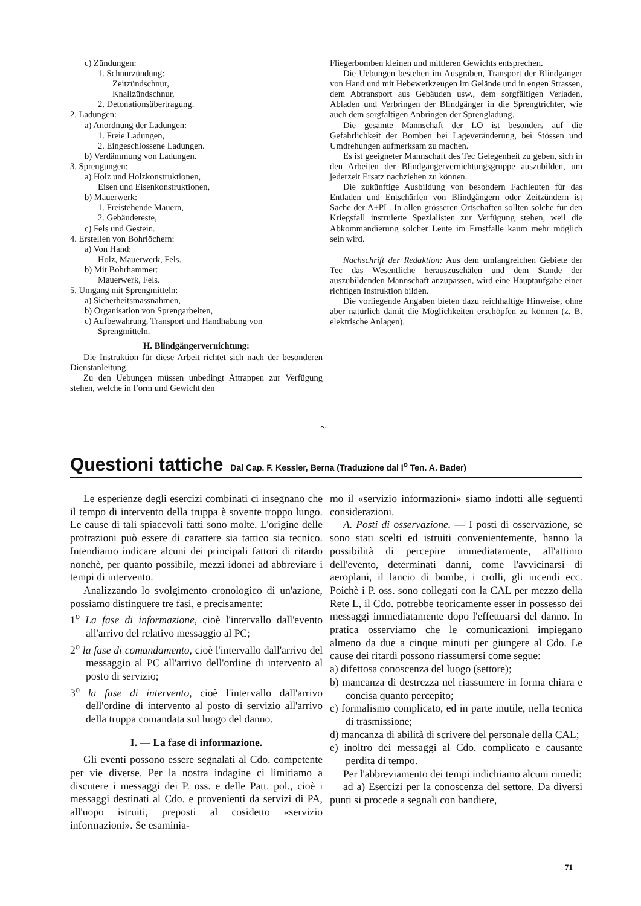c) Zündungen:
1. Schnurzündung:
Zeitzündschnur,
Knallzündschnur,
2. Detonationsübertragung.
2. Ladungen:
a) Anordnung der Ladungen:
1. Freie Ladungen,
2. Eingeschlossene Ladungen.
b) Verdämmung von Ladungen.
3. Sprengungen:
a) Holz und Holzkonstruktionen,
Eisen und Eisenkonstruktionen,
b) Mauerwerk:
1. Freistehende Mauern,
2. Gebäudereste,
c) Fels und Gestein.
4. Erstellen von Bohrlöchern:
a) Von Hand:
Holz, Mauerwerk, Fels.
b) Mit Bohrhammer:
Mauerwerk, Fels.
5. Umgang mit Sprengmitteln:
a) Sicherheitsmassnahmen,
b) Organisation von Sprengarbeiten,
c) Aufbewahrung, Transport und Handhabung von
Sprengmitteln.
H. Blindgängervernichtung:
Die Instruktion für diese Arbeit richtet sich nach der besonderen Dienstanleitung.
Zu den Uebungen müssen unbedingt Attrappen zur Verfügung stehen, welche in Form und Gewicht den
Fliegerbomben kleinen und mittleren Gewichts entsprechen.
Die Uebungen bestehen im Ausgraben, Transport der Blindgänger von Hand und mit Hebewerkzeugen im Gelände und in engen Strassen, dem Abtransport aus Gebäuden usw., dem sorgfältigen Verladen, Abladen und Verbringen der Blindgänger in die Sprengtrichter, wie auch dem sorgfältigen Anbringen der Sprengladung.
Die gesamte Mannschaft der LO ist besonders auf die Gefährlichkeit der Bomben bei Lageveränderung, bei Stössen und Umdrehungen aufmerksam zu machen.
Es ist geeigneter Mannschaft des Tec Gelegenheit zu geben, sich in den Arbeiten der Blindgängervernichtungsgruppe auszubilden, um jederzeit Ersatz nachziehen zu können.
Die zukünftige Ausbildung von besondern Fachleuten für das Entladen und Entschärfen von Blindgängern oder Zeitzündern ist Sache der A+PL. In allen grösseren Ortschaften sollten solche für den Kriegsfall instruierte Spezialisten zur Verfügung stehen, weil die Abkommandierung solcher Leute im Ernstfalle kaum mehr möglich sein wird.
Nachschrift der Redaktion: Aus dem umfangreichen Gebiete der Tec das Wesentliche herauszuschälen und dem Stande der auszubildenden Mannschaft anzupassen, wird eine Hauptaufgabe einer richtigen Instruktion bilden.
Die vorliegende Angaben bieten dazu reichhaltige Hinweise, ohne aber natürlich damit die Möglichkeiten erschöpfen zu können (z. B. elektrische Anlagen).
~
Questioni tattiche Dal Cap. F. Kessler, Berna (Traduzione dal I<sup>o</sup> Ten. A. Bader)
Le esperienze degli esercizi combinati ci insegnano che il tempo di intervento della truppa è sovente troppo lungo. Le cause di tali spiacevoli fatti sono molte. L'origine delle protrazioni può essere di carattere sia tattico sia tecnico. Intendiamo indicare alcuni dei principali fattori di ritardo nonchè, per quanto possibile, mezzi idonei ad abbreviare i tempi di intervento.
Analizzando lo svolgimento cronologico di un'azione, possiamo distinguere tre fasi, e precisamente:
1<sup>o</sup> La fase di informazione, cioè l'intervallo dall'evento all'arrivo del relativo messaggio al PC;
2<sup>o</sup> la fase di comandamento, cioè l'intervallo dall'arrivo del messaggio al PC all'arrivo dell'ordine di intervento al posto di servizio;
3<sup>o</sup> la fase di intervento, cioè l'intervallo dall'arrivo dell'ordine di intervento al posto di servizio all'arrivo della truppa comandata sul luogo del danno.
I. — La fase di informazione.
Gli eventi possono essere segnalati al Cdo. competente per vie diverse. Per la nostra indagine ci limitiamo a discutere i messaggi dei P. oss. e delle Patt. pol., cioè i messaggi destinati al Cdo. e provenienti da servizi di PA, all'uopo istruiti, preposti al cosidetto «servizio informazioni». Se esaminia-
mo il «servizio informazioni» siamo indotti alle seguenti considerazioni.
A. Posti di osservazione. — I posti di osservazione, se sono stati scelti ed istruiti convenientemente, hanno la possibilità di percepire immediatamente, all'attimo dell'evento, determinati danni, come l'avvicinarsi di aeroplani, il lancio di bombe, i crolli, gli incendi ecc. Poichè i P. oss. sono collegati con la CAL per mezzo della Rete L, il Cdo. potrebbe teoricamente esser in possesso dei messaggi immediatamente dopo l'effettuarsi del danno. In pratica osserviamo che le comunicazioni impiegano almeno da due a cinque minuti per giungere al Cdo. Le cause dei ritardi possono riassumersi come segue:
a) difettosa conoscenza del luogo (settore);
b) mancanza di destrezza nel riassumere in forma chiara e concisa quanto percepito;
c) formalismo complicato, ed in parte inutile, nella tecnica di trasmissione;
d) mancanza di abilità di scrivere del personale della CAL;
e) inoltro dei messaggi al Cdo. complicato e causante perdita di tempo.
Per l'abbreviamento dei tempi indichiamo alcuni rimedi:
ad a) Esercizi per la conoscenza del settore. Da diversi punti si procede a segnali con bandiere,
71